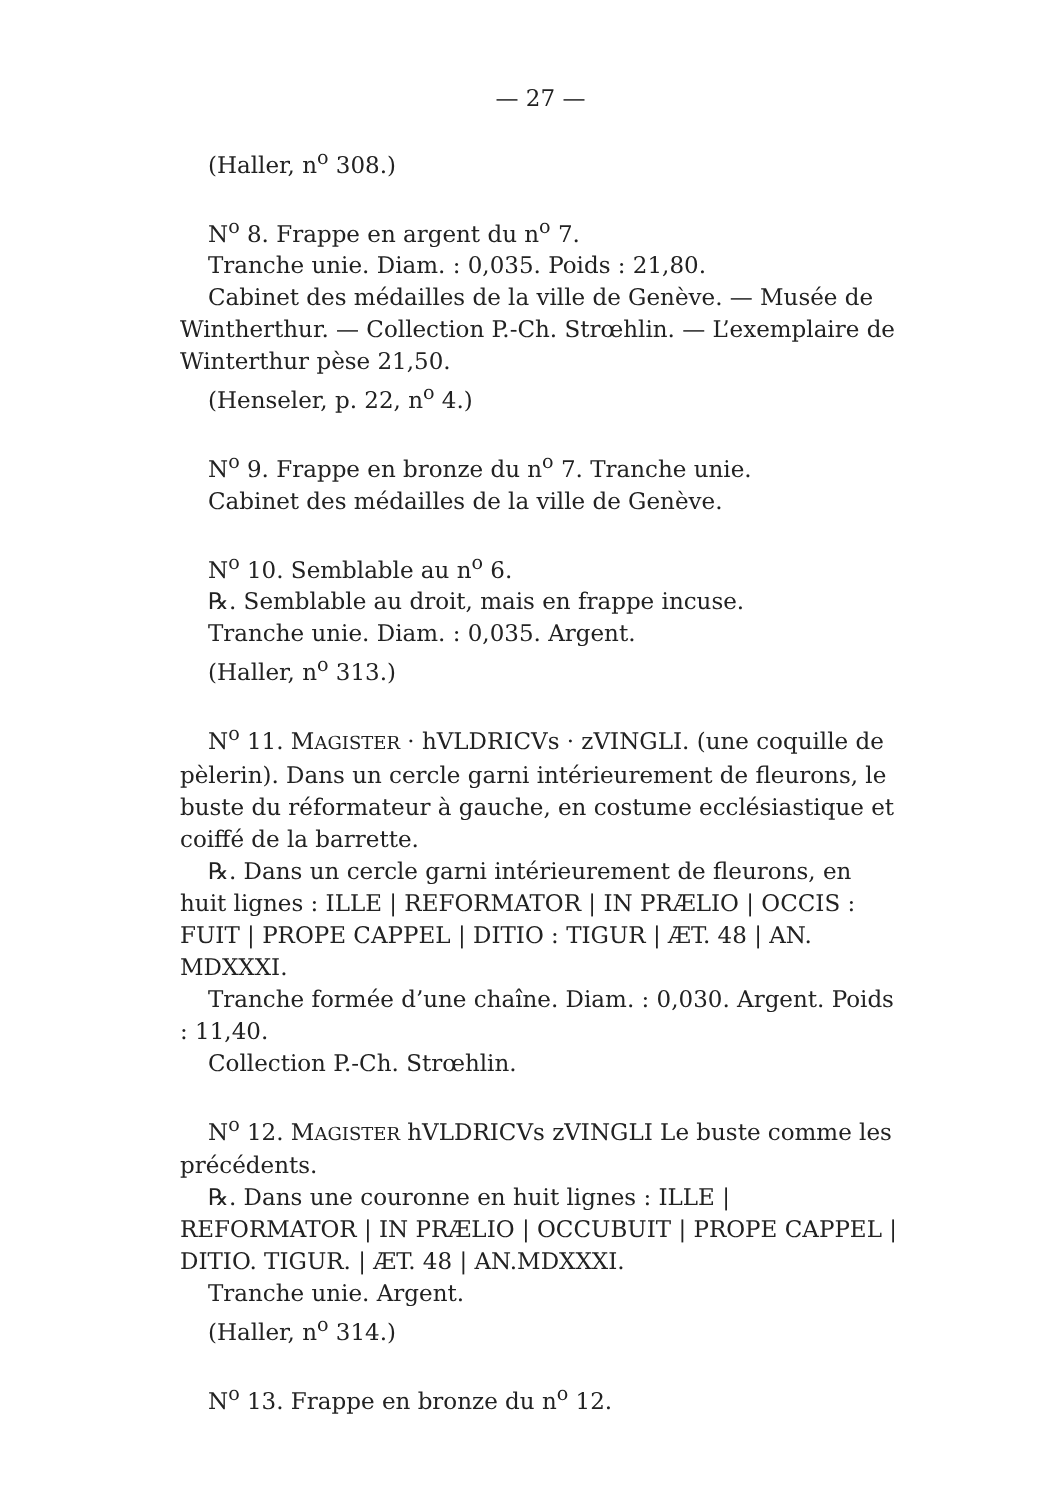— 27 —
(Haller, n<sup>o</sup> 308.)
N<sup>o</sup> 8. Frappe en argent du n<sup>o</sup> 7.
Tranche unie. Diam. : 0,035. Poids : 21,80.
Cabinet des médailles de la ville de Genève. — Musée de Wintherthur. — Collection P.-Ch. Strœhlin. — L’exemplaire de Winterthur pèse 21,50.
(Henseler, p. 22, n<sup>o</sup> 4.)
N<sup>o</sup> 9. Frappe en bronze du n<sup>o</sup> 7. Tranche unie.
Cabinet des médailles de la ville de Genève.
N<sup>o</sup> 10. Semblable au n<sup>o</sup> 6.
℞. Semblable au droit, mais en frappe incuse.
Tranche unie. Diam. : 0,035. Argent.
(Haller, n<sup>o</sup> 313.)
N<sup>o</sup> 11. MAGISTER · hVLDRICVs · zVINGLI. (une coquille de pèlerin). Dans un cercle garni intérieurement de fleurons, le buste du réformateur à gauche, en costume ecclésiastique et coiffé de la barrette.
℞. Dans un cercle garni intérieurement de fleurons, en huit lignes : ILLE | REFORMATOR | IN PRÆLIO | OCCIS : FUIT | PROPE CAPPEL | DITIO : TIGUR | ÆT. 48 | AN. MDXXXI.
Tranche formée d’une chaîne. Diam. : 0,030. Argent. Poids : 11,40.
Collection P.-Ch. Strœhlin.
N<sup>o</sup> 12. MAGISTER hVLDRICVs zVINGLI Le buste comme les précédents.
℞. Dans une couronne en huit lignes : ILLE | REFORMATOR | IN PRÆLIO | OCCUBUIT | PROPE CAPPEL | DITIO. TIGUR. | ÆT. 48 | AN.MDXXXI.
Tranche unie. Argent.
(Haller, n<sup>o</sup> 314.)
N<sup>o</sup> 13. Frappe en bronze du n<sup>o</sup> 12.